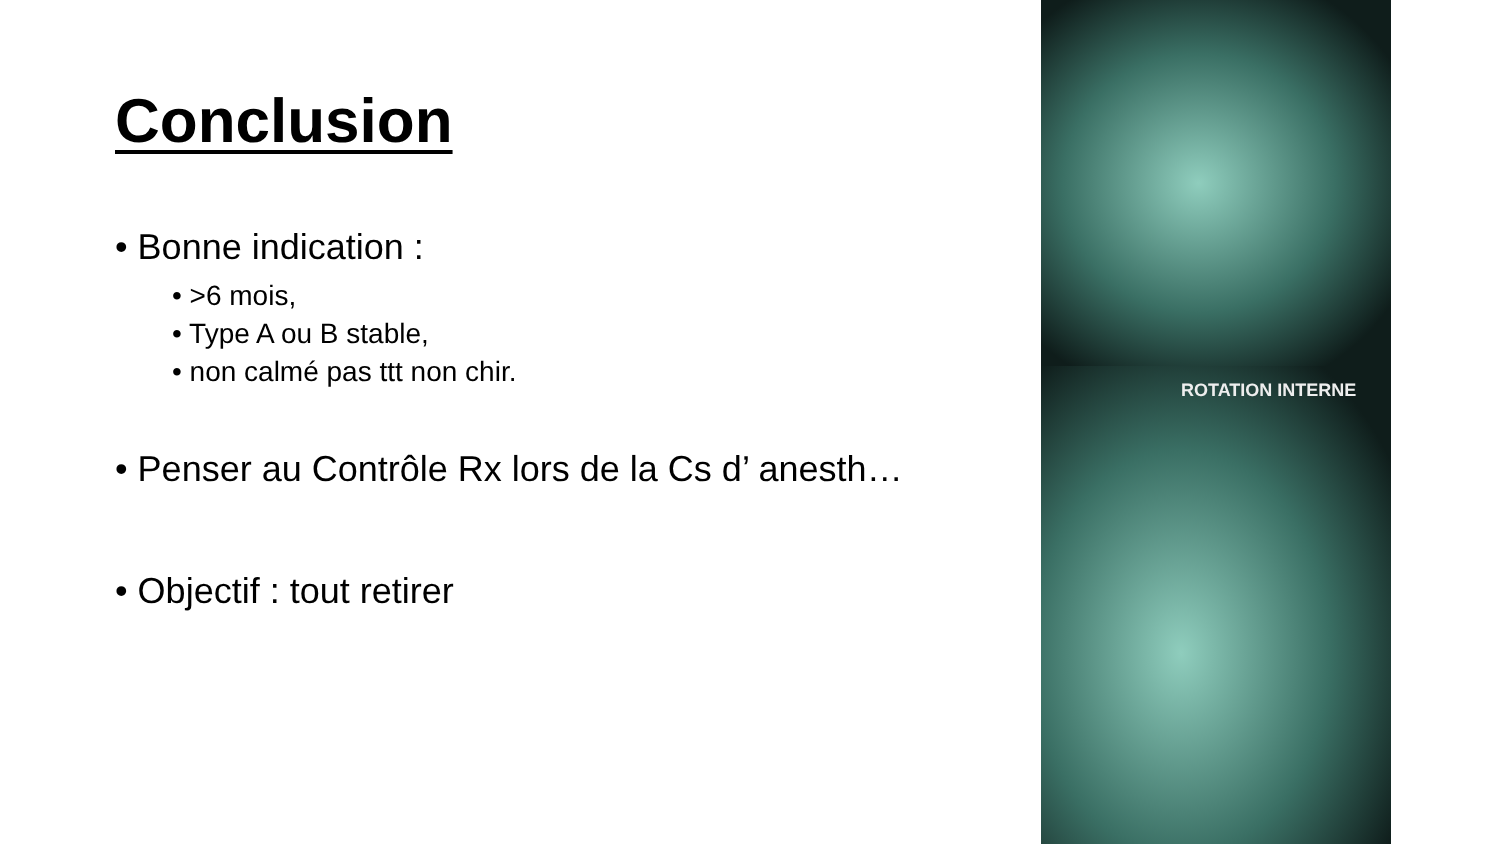Conclusion
• Bonne indication :
• >6 mois,
• Type A ou B stable,
• non calmé pas ttt non chir.
• Penser au Contrôle Rx lors de la Cs d’ anesth…
• Objectif : tout retirer
ROTATION INTERNE